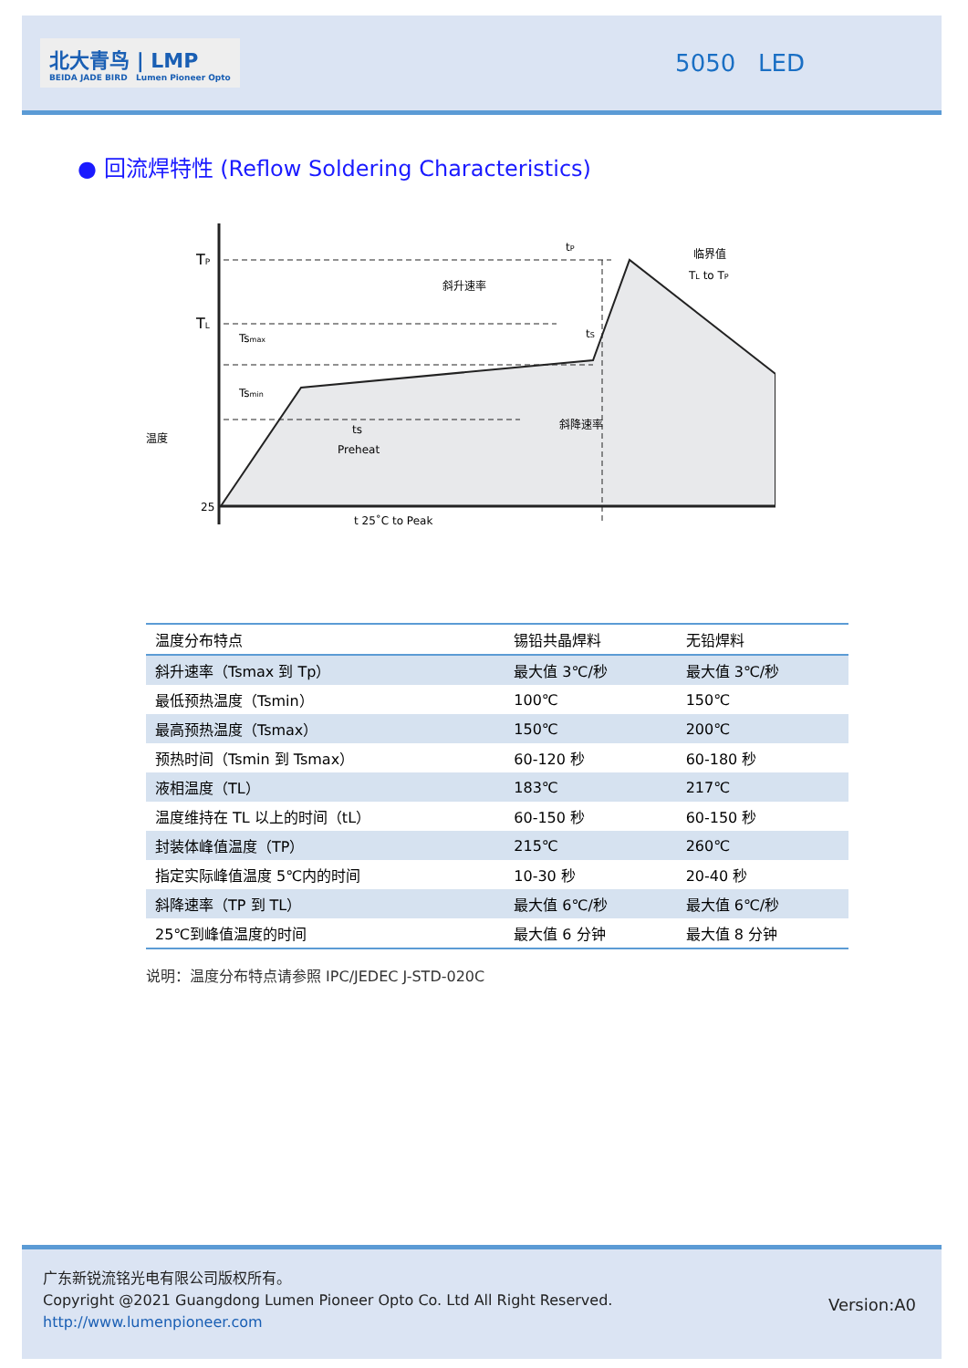北大青鸟 | LMP
BEIDA JADE BIRD Lumen Pioneer Opto
5050 LED
● 回流焊特性 (Reflow Soldering Characteristics)
TP
TL
Tsmax
Tsmin
斜升速率
临界值
TL to TP
tP
tS
斜降速率
ts
Preheat
25
t 25˚C to Peak
温度
| 温度分布特点 | 锡铅共晶焊料 | 无铅焊料 |
| --- | --- | --- |
| 斜升速率（Tsmax 到 Tp） | 最大值 3℃/秒 | 最大值 3℃/秒 |
| 最低预热温度（Tsmin） | 100℃ | 150℃ |
| 最高预热温度（Tsmax） | 150℃ | 200℃ |
| 预热时间（Tsmin 到 Tsmax） | 60-120 秒 | 60-180 秒 |
| 液相温度（TL） | 183℃ | 217℃ |
| 温度维持在 TL 以上的时间（tL） | 60-150 秒 | 60-150 秒 |
| 封装体峰值温度（TP） | 215℃ | 260℃ |
| 指定实际峰值温度 5℃内的时间 | 10-30 秒 | 20-40 秒 |
| 斜降速率（TP 到 TL） | 最大值 6℃/秒 | 最大值 6℃/秒 |
| 25℃到峰值温度的时间 | 最大值 6 分钟 | 最大值 8 分钟 |
说明：温度分布特点请参照 IPC/JEDEC J-STD-020C
广东新锐流铭光电有限公司版权所有。
Copyright @2021 Guangdong Lumen Pioneer Opto Co. Ltd All Right Reserved.
http://www.lumenpioneer.com
Version:A0